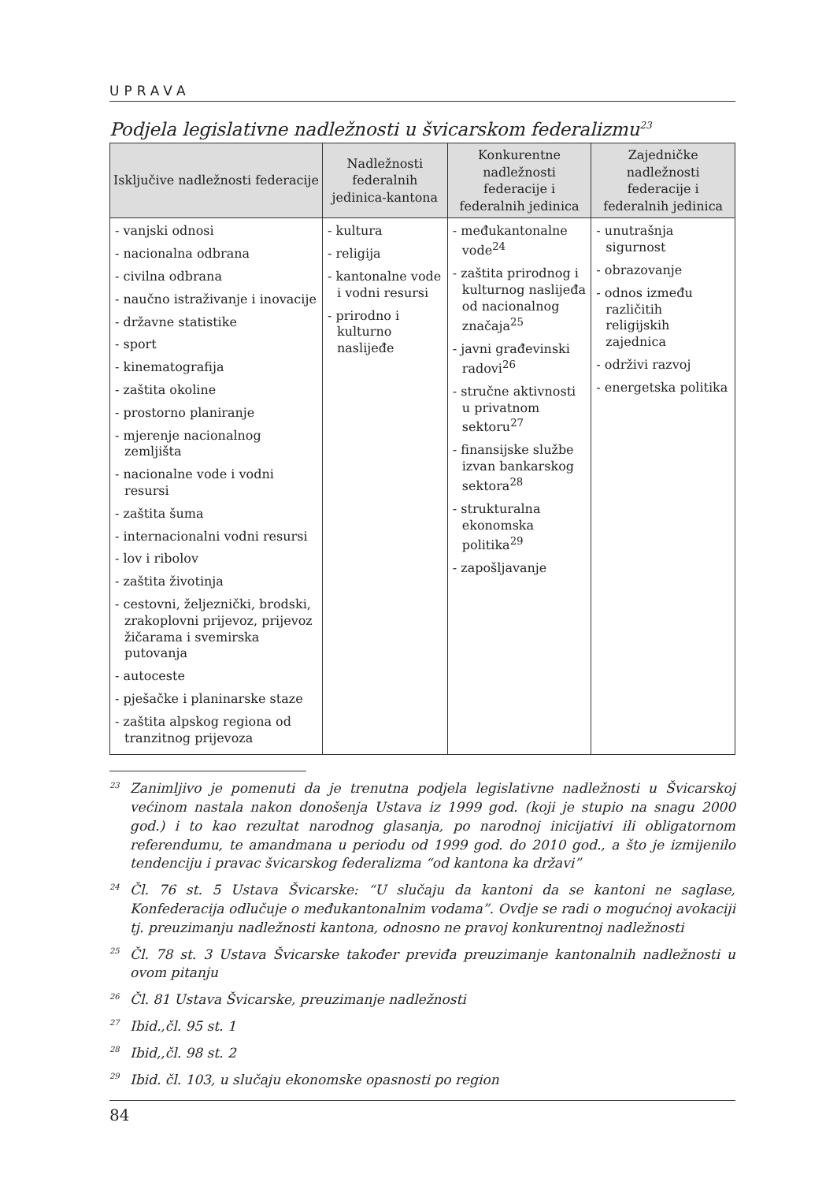UPRAVA
Podjela legislativne nadležnosti u švicarskom federalizmu<sup>23</sup>
| Isključive nadležnosti federacije | Nadležnosti federalnih jedinica-kantona | Konkurentne nadležnosti federacije i federalnih jedinica | Zajedničke nadležnosti federacije i federalnih jedinica |
| --- | --- | --- | --- |
| - vanjski odnosi - nacionalna odbrana - civilna odbrana - naučno istraživanje i inovacije - državne statistike - sport - kinematografija - zaštita okoline - prostorno planiranje - mjerenje nacionalnog zemljišta - nacionalne vode i vodni resursi - zaštita šuma - internacionalni vodni resursi - lov i ribolov - zaštita životinja - cestovni, željeznički, brodski, zrakoplovni prijevoz, prijevoz žičarama i svemirska putovanja - autoceste - pješačke i planinarske staze - zaštita alpskog regiona od tranzitnog prijevoza | - kultura - religija - kantonalne vode i vodni resursi - prirodno i kulturno naslijeđe | - međukantonalne vode<sup>24</sup> - zaštita prirodnog i kulturnog naslijeđa od nacionalnog značaja<sup>25</sup> - javni građevinski radovi<sup>26</sup> - stručne aktivnosti u privatnom sektoru<sup>27</sup> - finansijske službe izvan bankarskog sektora<sup>28</sup> - strukturalna ekonomska politika<sup>29</sup> - zapošljavanje | - unutrašnja sigurnost - obrazovanje - odnos između različitih religijskih zajednica - održivi razvoj - energetska politika |
<sup>23</sup> Zanimljivo je pomenuti da je trenutna podjela legislativne nadležnosti u Švicarskoj većinom nastala nakon donošenja Ustava iz 1999 god. (koji je stupio na snagu 2000 god.) i to kao rezultat narodnog glasanja, po narodnoj inicijativi ili obligatornom referendumu, te amandmana u periodu od 1999 god. do 2010 god., a što je izmijenilo tendenciju i pravac švicarskog federalizma “od kantona ka državi”
<sup>24</sup> Čl. 76 st. 5 Ustava Švicarske: “U slučaju da kantoni da se kantoni ne saglase, Konfederacija odlučuje o međukantonalnim vodama”. Ovdje se radi o mogućnoj avokaciji tj. preuzimanju nadležnosti kantona, odnosno ne pravoj konkurentnoj nadležnosti
<sup>25</sup> Čl. 78 st. 3 Ustava Švicarske također previđa preuzimanje kantonalnih nadležnosti u ovom pitanju
<sup>26</sup> Čl. 81 Ustava Švicarske, preuzimanje nadležnosti
<sup>27</sup> Ibid.,čl. 95 st. 1
<sup>28</sup> Ibid,,čl. 98 st. 2
<sup>29</sup> Ibid. čl. 103, u slučaju ekonomske opasnosti po region
84